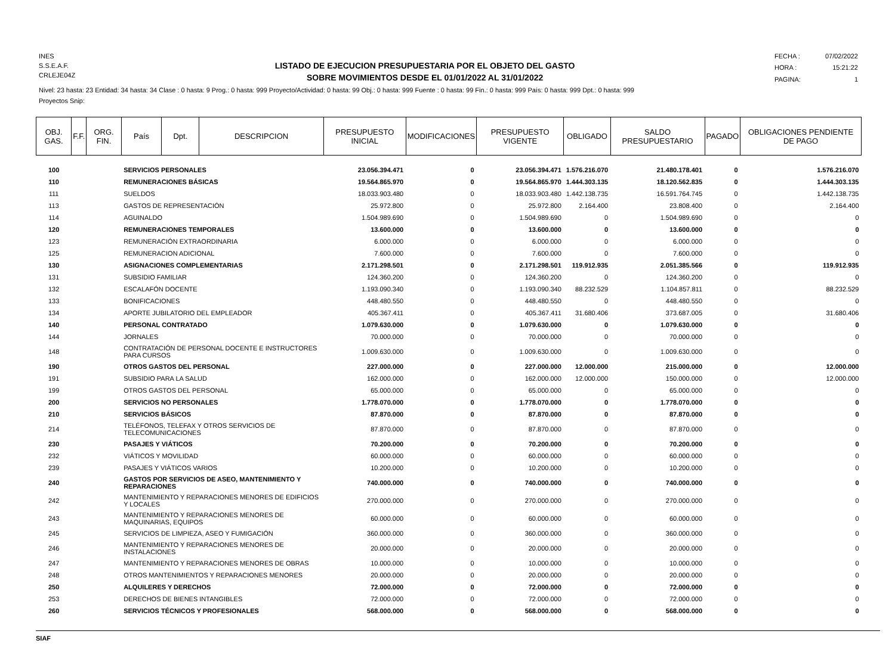INES
S.S.E.A.F.
CRLEJE04Z
LISTADO DE EJECUCION PRESUPUESTARIA POR EL OBJETO DEL GASTO
SOBRE MOVIMIENTOS DESDE EL 01/01/2022 AL 31/01/2022
FECHA : 07/02/2022 HORA : 15:21:22 PAGINA: 1
Nivel: 23 hasta: 23 Entidad: 34 hasta: 34 Clase : 0 hasta: 9 Prog.: 0 hasta: 999 Proyecto/Actividad: 0 hasta: 99 Obj.: 0 hasta: 999 Fuente : 0 hasta: 99 Fin.: 0 hasta: 999 País: 0 hasta: 999 Dpt.: 0 hasta: 999
Proyectos Snip:
| OBJ. GAS. | F.F. | ORG. FIN. | País | Dpt. | DESCRIPCION | PRESUPUESTO INICIAL | MODIFICACIONES | PRESUPUESTO VIGENTE | OBLIGADO | SALDO PRESUPUESTARIO | PAGADO | OBLIGACIONES PENDIENTE DE PAGO |
| --- | --- | --- | --- | --- | --- | --- | --- | --- | --- | --- | --- | --- |
| 100 | | | SERVICIOS PERSONALES | | | 23.056.394.471 | 0 | 23.056.394.471 | 1.576.216.070 | 21.480.178.401 | 0 | 1.576.216.070 |
| 110 | | | REMUNERACIONES BÁSICAS | | | 19.564.865.970 | 0 | 19.564.865.970 | 1.444.303.135 | 18.120.562.835 | 0 | 1.444.303.135 |
| 111 | | | SUELDOS | | | 18.033.903.480 | 0 | 18.033.903.480 | 1.442.138.735 | 16.591.764.745 | 0 | 1.442.138.735 |
| 113 | | | GASTOS DE REPRESENTACIÓN | | | 25.972.800 | 0 | 25.972.800 | 2.164.400 | 23.808.400 | 0 | 2.164.400 |
| 114 | | | AGUINALDO | | | 1.504.989.690 | 0 | 1.504.989.690 | 0 | 1.504.989.690 | 0 | 0 |
| 120 | | | REMUNERACIONES TEMPORALES | | | 13.600.000 | 0 | 13.600.000 | 0 | 13.600.000 | 0 | 0 |
| 123 | | | REMUNERACIÓN EXTRAORDINARIA | | | 6.000.000 | 0 | 6.000.000 | 0 | 6.000.000 | 0 | 0 |
| 125 | | | REMUNERACION ADICIONAL | | | 7.600.000 | 0 | 7.600.000 | 0 | 7.600.000 | 0 | 0 |
| 130 | | | ASIGNACIONES COMPLEMENTARIAS | | | 2.171.298.501 | 0 | 2.171.298.501 | 119.912.935 | 2.051.385.566 | 0 | 119.912.935 |
| 131 | | | SUBSIDIO FAMILIAR | | | 124.360.200 | 0 | 124.360.200 | 0 | 124.360.200 | 0 | 0 |
| 132 | | | ESCALAFÓN DOCENTE | | | 1.193.090.340 | 0 | 1.193.090.340 | 88.232.529 | 1.104.857.811 | 0 | 88.232.529 |
| 133 | | | BONIFICACIONES | | | 448.480.550 | 0 | 448.480.550 | 0 | 448.480.550 | 0 | 0 |
| 134 | | | APORTE JUBILATORIO DEL EMPLEADOR | | | 405.367.411 | 0 | 405.367.411 | 31.680.406 | 373.687.005 | 0 | 31.680.406 |
| 140 | | | PERSONAL CONTRATADO | | | 1.079.630.000 | 0 | 1.079.630.000 | 0 | 1.079.630.000 | 0 | 0 |
| 144 | | | JORNALES | | | 70.000.000 | 0 | 70.000.000 | 0 | 70.000.000 | 0 | 0 |
| 148 | | | CONTRATACIÓN DE PERSONAL DOCENTE E INSTRUCTORES PARA CURSOS | | | 1.009.630.000 | 0 | 1.009.630.000 | 0 | 1.009.630.000 | 0 | 0 |
| 190 | | | OTROS GASTOS DEL PERSONAL | | | 227.000.000 | 0 | 227.000.000 | 12.000.000 | 215.000.000 | 0 | 12.000.000 |
| 191 | | | SUBSIDIO PARA LA SALUD | | | 162.000.000 | 0 | 162.000.000 | 12.000.000 | 150.000.000 | 0 | 12.000.000 |
| 199 | | | OTROS GASTOS DEL PERSONAL | | | 65.000.000 | 0 | 65.000.000 | 0 | 65.000.000 | 0 | 0 |
| 200 | | | SERVICIOS NO PERSONALES | | | 1.778.070.000 | 0 | 1.778.070.000 | 0 | 1.778.070.000 | 0 | 0 |
| 210 | | | SERVICIOS BÁSICOS | | | 87.870.000 | 0 | 87.870.000 | 0 | 87.870.000 | 0 | 0 |
| 214 | | | TELÉFONOS, TELEFAX Y OTROS SERVICIOS DE TELECOMUNICACIONES | | | 87.870.000 | 0 | 87.870.000 | 0 | 87.870.000 | 0 | 0 |
| 230 | | | PASAJES Y VIÁTICOS | | | 70.200.000 | 0 | 70.200.000 | 0 | 70.200.000 | 0 | 0 |
| 232 | | | VIÁTICOS Y MOVILIDAD | | | 60.000.000 | 0 | 60.000.000 | 0 | 60.000.000 | 0 | 0 |
| 239 | | | PASAJES Y VIÁTICOS VARIOS | | | 10.200.000 | 0 | 10.200.000 | 0 | 10.200.000 | 0 | 0 |
| 240 | | | GASTOS POR SERVICIOS DE ASEO, MANTENIMIENTO Y REPARACIONES | | | 740.000.000 | 0 | 740.000.000 | 0 | 740.000.000 | 0 | 0 |
| 242 | | | MANTENIMIENTO Y REPARACIONES MENORES DE EDIFICIOS Y LOCALES | | | 270.000.000 | 0 | 270.000.000 | 0 | 270.000.000 | 0 | 0 |
| 243 | | | MANTENIMIENTO Y REPARACIONES MENORES DE MAQUINARIAS, EQUIPOS | | | 60.000.000 | 0 | 60.000.000 | 0 | 60.000.000 | 0 | 0 |
| 245 | | | SERVICIOS DE LIMPIEZA, ASEO Y FUMIGACIÓN | | | 360.000.000 | 0 | 360.000.000 | 0 | 360.000.000 | 0 | 0 |
| 246 | | | MANTENIMIENTO Y REPARACIONES MENORES DE INSTALACIONES | | | 20.000.000 | 0 | 20.000.000 | 0 | 20.000.000 | 0 | 0 |
| 247 | | | MANTENIMIENTO Y REPARACIONES MENORES DE OBRAS | | | 10.000.000 | 0 | 10.000.000 | 0 | 10.000.000 | 0 | 0 |
| 248 | | | OTROS MANTENIMIENTOS Y REPARACIONES MENORES | | | 20.000.000 | 0 | 20.000.000 | 0 | 20.000.000 | 0 | 0 |
| 250 | | | ALQUILERES Y DERECHOS | | | 72.000.000 | 0 | 72.000.000 | 0 | 72.000.000 | 0 | 0 |
| 253 | | | DERECHOS DE BIENES INTANGIBLES | | | 72.000.000 | 0 | 72.000.000 | 0 | 72.000.000 | 0 | 0 |
| 260 | | | SERVICIOS TÉCNICOS Y PROFESIONALES | | | 568.000.000 | 0 | 568.000.000 | 0 | 568.000.000 | 0 | 0 |
SIAF